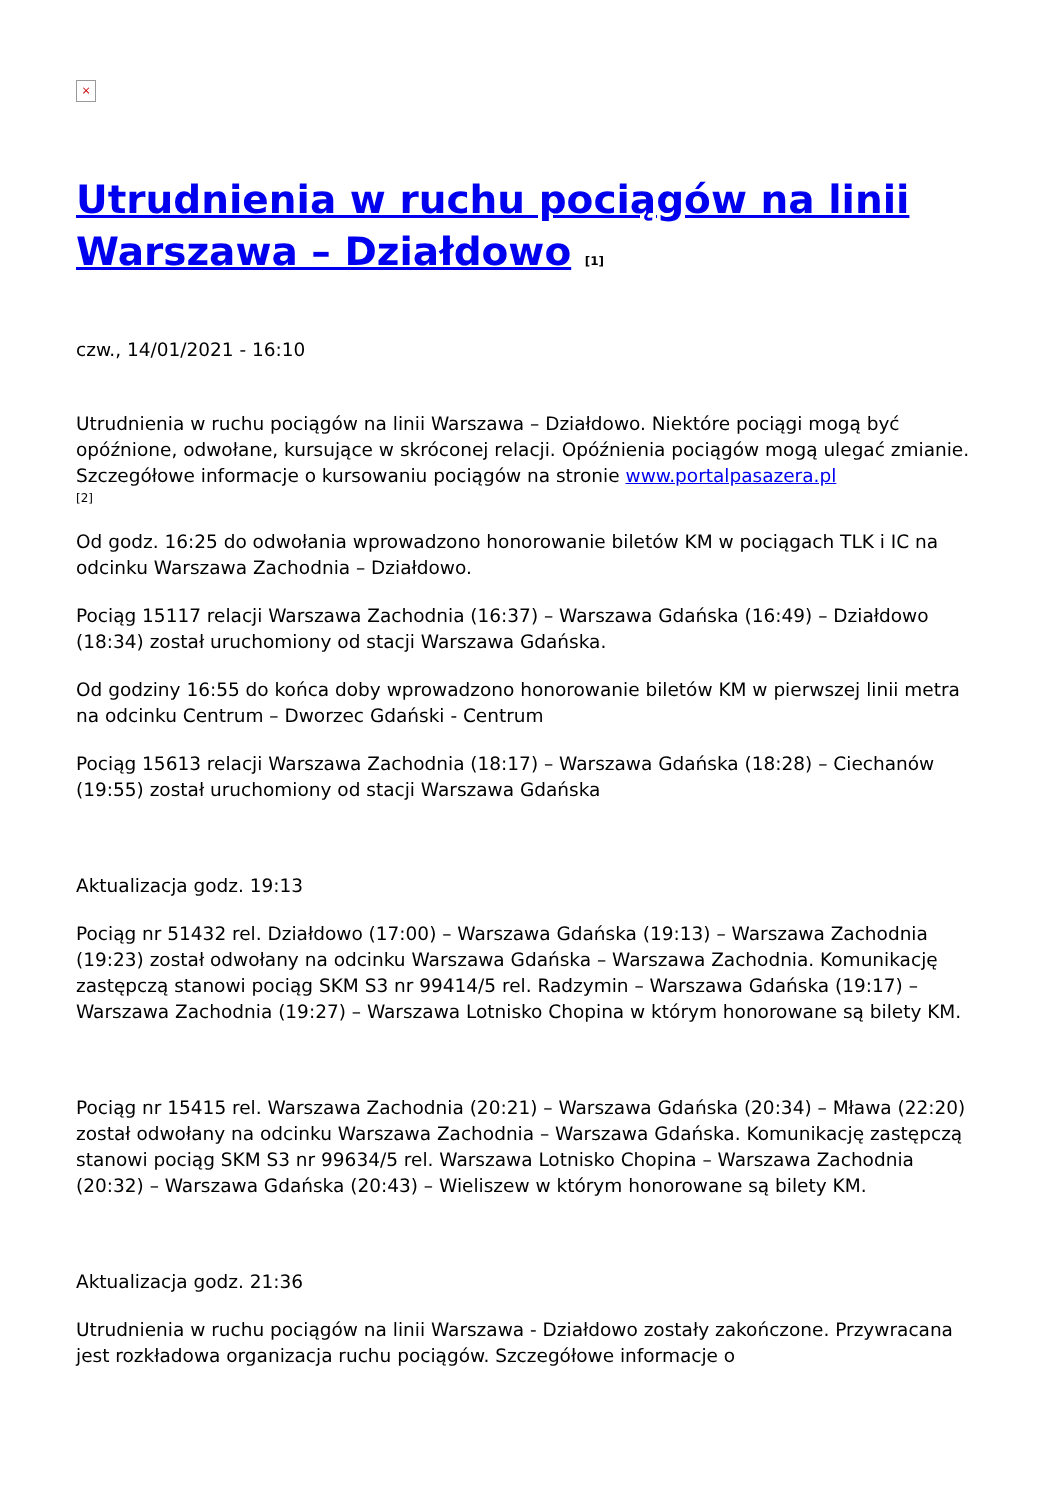×
Utrudnienia w ruchu pociągów na linii Warszawa – Działdowo [1]
czw., 14/01/2021 - 16:10
Utrudnienia w ruchu pociągów na linii Warszawa – Działdowo. Niektóre pociągi mogą być opóźnione, odwołane, kursujące w skróconej relacji. Opóźnienia pociągów mogą ulegać zmianie. Szczegółowe informacje o kursowaniu pociągów na stronie www.portalpasazera.pl
[2]
Od godz. 16:25 do odwołania wprowadzono honorowanie biletów KM w pociągach TLK i IC na odcinku Warszawa Zachodnia – Działdowo.
Pociąg 15117 relacji Warszawa Zachodnia (16:37) – Warszawa Gdańska (16:49) – Działdowo (18:34) został uruchomiony od stacji Warszawa Gdańska.
Od godziny 16:55 do końca doby wprowadzono honorowanie biletów KM w pierwszej linii metra na odcinku Centrum – Dworzec Gdański - Centrum
Pociąg 15613 relacji Warszawa Zachodnia (18:17) – Warszawa Gdańska (18:28) – Ciechanów (19:55) został uruchomiony od stacji Warszawa Gdańska
Aktualizacja godz. 19:13
Pociąg nr 51432 rel. Działdowo (17:00) – Warszawa Gdańska (19:13) – Warszawa Zachodnia (19:23) został odwołany na odcinku Warszawa Gdańska – Warszawa Zachodnia. Komunikację zastępczą stanowi pociąg SKM S3 nr 99414/5 rel. Radzymin – Warszawa Gdańska (19:17) – Warszawa Zachodnia (19:27) – Warszawa Lotnisko Chopina w którym honorowane są bilety KM.
Pociąg nr 15415 rel. Warszawa Zachodnia (20:21) – Warszawa Gdańska (20:34) – Mława (22:20) został odwołany na odcinku Warszawa Zachodnia – Warszawa Gdańska. Komunikację zastępczą stanowi pociąg SKM S3 nr 99634/5 rel. Warszawa Lotnisko Chopina – Warszawa Zachodnia (20:32) – Warszawa Gdańska (20:43) – Wieliszew w którym honorowane są bilety KM.
Aktualizacja godz. 21:36
Utrudnienia w ruchu pociągów na linii Warszawa - Działdowo zostały zakończone. Przywracana jest rozkładowa organizacja ruchu pociągów. Szczegółowe informacje o